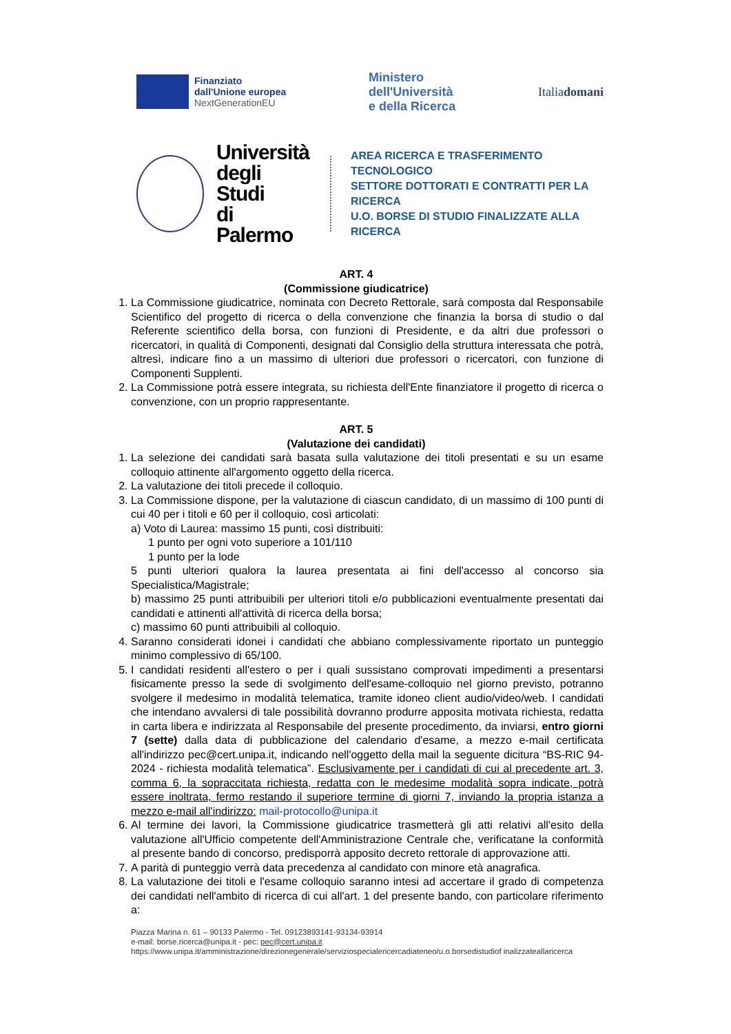Finanziato
dall'Unione europea
NextGenerationEU
Ministero
dell'Università
e della Ricerca
Italiadomani
Università
degli Studi
di Palermo
AREA RICERCA E TRASFERIMENTO TECNOLOGICO
SETTORE DOTTORATI E CONTRATTI PER LA RICERCA
U.O. BORSE DI STUDIO FINALIZZATE ALLA RICERCA
ART. 4
(Commissione giudicatrice)
1. La Commissione giudicatrice, nominata con Decreto Rettorale, sarà composta dal Responsabile Scientifico del progetto di ricerca o della convenzione che finanzia la borsa di studio o dal Referente scientifico della borsa, con funzioni di Presidente, e da altri due professori o ricercatori, in qualità di Componenti, designati dal Consiglio della struttura interessata che potrà, altresì, indicare fino a un massimo di ulteriori due professori o ricercatori, con funzione di Componenti Supplenti.
2. La Commissione potrà essere integrata, su richiesta dell'Ente finanziatore il progetto di ricerca o convenzione, con un proprio rappresentante.
ART. 5
(Valutazione dei candidati)
1. La selezione dei candidati sarà basata sulla valutazione dei titoli presentati e su un esame colloquio attinente all'argomento oggetto della ricerca.
2. La valutazione dei titoli precede il colloquio.
3. La Commissione dispone, per la valutazione di ciascun candidato, di un massimo di 100 punti di cui 40 per i titoli e 60 per il colloquio, così articolati:
a) Voto di Laurea: massimo 15 punti, così distribuiti:
1 punto per ogni voto superiore a 101/110
1 punto per la lode
5 punti ulteriori qualora la laurea presentata ai fini dell'accesso al concorso sia Specialistica/Magistrale;
b) massimo 25 punti attribuibili per ulteriori titoli e/o pubblicazioni eventualmente presentati dai candidati e attinenti all'attività di ricerca della borsa;
c) massimo 60 punti attribuibili al colloquio.
4. Saranno considerati idonei i candidati che abbiano complessivamente riportato un punteggio minimo complessivo di 65/100.
5. I candidati residenti all'estero o per i quali sussistano comprovati impedimenti a presentarsi fisicamente presso la sede di svolgimento dell'esame-colloquio nel giorno previsto, potranno svolgere il medesimo in modalità telematica, tramite idoneo client audio/video/web. I candidati che intendano avvalersi di tale possibilità dovranno produrre apposita motivata richiesta, redatta in carta libera e indirizzata al Responsabile del presente procedimento, da inviarsi, entro giorni 7 (sette) dalla data di pubblicazione del calendario d'esame, a mezzo e-mail certificata all'indirizzo pec@cert.unipa.it, indicando nell'oggetto della mail la seguente dicitura “BS-RIC 94-2024 - richiesta modalità telematica”. Esclusivamente per i candidati di cui al precedente art. 3, comma 6, la sopraccitata richiesta, redatta con le medesime modalità sopra indicate, potrà essere inoltrata, fermo restando il superiore termine di giorni 7, inviando la propria istanza a mezzo e-mail all'indirizzo: mail-protocollo@unipa.it
6. Al termine dei lavori, la Commissione giudicatrice trasmetterà gli atti relativi all'esito della valutazione all'Ufficio competente dell'Amministrazione Centrale che, verificatane la conformità al presente bando di concorso, predisporrà apposito decreto rettorale di approvazione atti.
7. A parità di punteggio verrà data precedenza al candidato con minore età anagrafica.
8. La valutazione dei titoli e l'esame colloquio saranno intesi ad accertare il grado di competenza dei candidati nell'ambito di ricerca di cui all'art. 1 del presente bando, con particolare riferimento a:
Piazza Marina n. 61 – 90133 Palermo - Tel. 09123893141-93134-93914
e-mail: borse.ricerca@unipa.it - pec: pec@cert.unipa.it
https://www.unipa.it/amministrazione/direzionegenerale/serviziospecialericercadiateneo/u.o.borsedistudiof inalizzateallaricerca